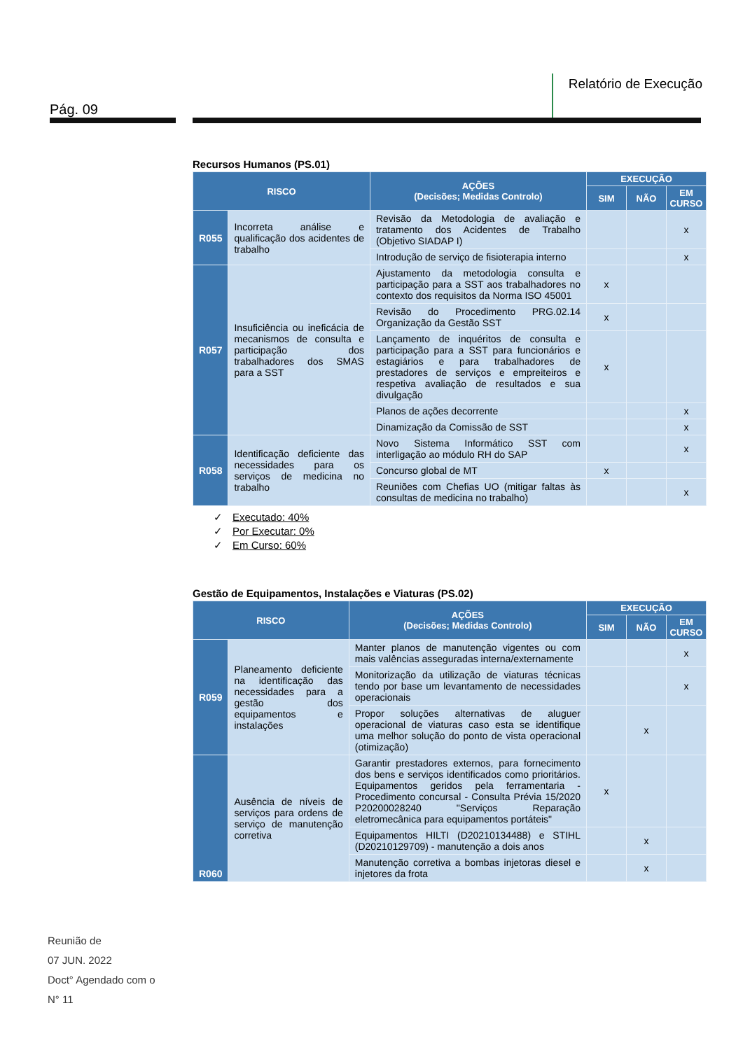Pág. 09
Relatório de Execução
Recursos Humanos (PS.01)
| RISCO | | AÇÕES (Decisões; Medidas Controlo) | EXECUÇÃO | | |
| --- | --- | --- | --- | --- | --- |
| | | | SIM | NÃO | EM CURSO |
| R055 | Incorreta análise e qualificação dos acidentes de trabalho | Revisão da Metodologia de avaliação e tratamento dos Acidentes de Trabalho (Objetivo SIADAP I) | | | x |
| | | Introdução de serviço de fisioterapia interno | | | x |
| R057 | Insuficiência ou ineficácia de mecanismos de consulta e participação dos trabalhadores dos SMAS para a SST | Ajustamento da metodologia consulta e participação para a SST aos trabalhadores no contexto dos requisitos da Norma ISO 45001 | x | | |
| | | Revisão do Procedimento PRG.02.14 Organização da Gestão SST | x | | |
| | | Lançamento de inquéritos de consulta e participação para a SST para funcionários e estagiários e para trabalhadores de prestadores de serviços e empreiteiros e respetiva avaliação de resultados e sua divulgação | x | | |
| | | Planos de ações decorrente | | | x |
| | | Dinamização da Comissão de SST | | | x |
| R058 | Identificação deficiente das necessidades para os serviços de medicina no trabalho | Novo Sistema Informático SST com interligação ao módulo RH do SAP | | | x |
| | | Concurso global de MT | x | | |
| | | Reuniões com Chefias UO (mitigar faltas às consultas de medicina no trabalho) | | | x |
✓ Executado: 40%
✓ Por Executar: 0%
✓ Em Curso: 60%
Gestão de Equipamentos, Instalações e Viaturas (PS.02)
| RISCO | | AÇÕES (Decisões; Medidas Controlo) | EXECUÇÃO | | |
| --- | --- | --- | --- | --- | --- |
| | | | SIM | NÃO | EM CURSO |
| R059 | Planeamento deficiente na identificação das necessidades para a gestão dos equipamentos e instalações | Manter planos de manutenção vigentes ou com mais valências asseguradas interna/externamente | | | x |
| | | Monitorização da utilização de viaturas técnicas tendo por base um levantamento de necessidades operacionais | | | x |
| | | Propor soluções alternativas de aluguer operacional de viaturas caso esta se identifique uma melhor solução do ponto de vista operacional (otimização) | | x | |
| R060 | Ausência de níveis de serviços para ordens de serviço de manutenção corretiva | Garantir prestadores externos, para fornecimento dos bens e serviços identificados como prioritários. Equipamentos geridos pela ferramentaria - Procedimento concursal - Consulta Prévia 15/2020 P20200028240 "Serviços Reparação eletromecânica para equipamentos portáteis" | x | | |
| | | Equipamentos HILTI (D20210134488) e STIHL (D20210129709) - manutenção a dois anos | | x | |
| | | Manutenção corretiva a bombas injetoras diesel e injetores da frota | | x | |
Reunião de
07 JUN. 2022
Doct° Agendado com o
N° 11